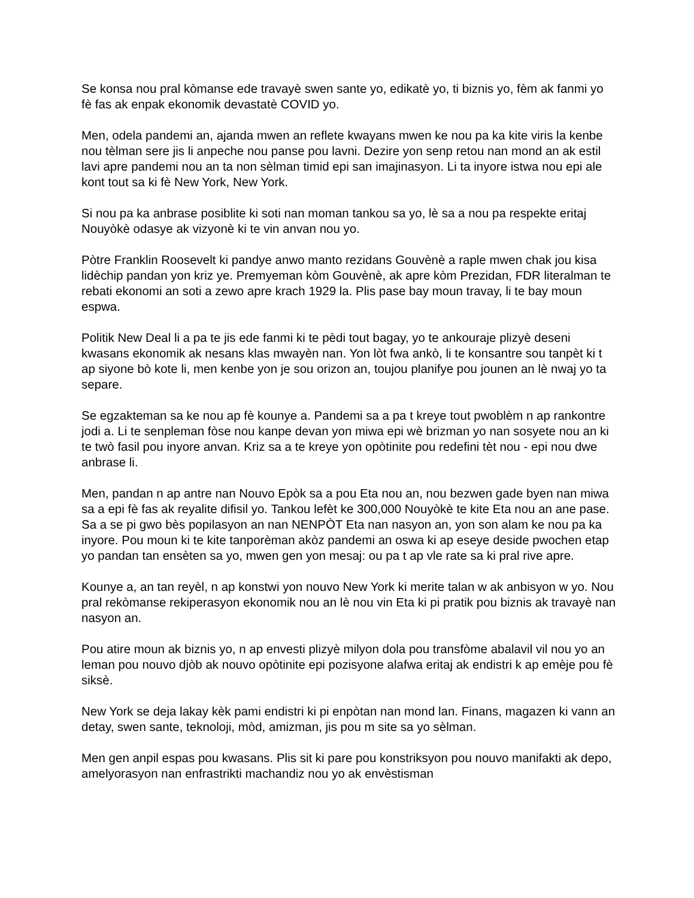Se konsa nou pral kòmanse ede travayè swen sante yo, edikatè yo, ti biznis yo, fèm ak fanmi yo fè fas ak enpak ekonomik devastatè COVID yo.
Men, odela pandemi an, ajanda mwen an reflete kwayans mwen ke nou pa ka kite viris la kenbe nou tèlman sere jis li anpeche nou panse pou lavni. Dezire yon senp retou nan mond an ak estil lavi apre pandemi nou an ta non sèlman timid epi san imajinasyon. Li ta inyore istwa nou epi ale kont tout sa ki fè New York, New York.
Si nou pa ka anbrase posiblite ki soti nan moman tankou sa yo, lè sa a nou pa respekte eritaj Nouyòkè odasye ak vizyonè ki te vin anvan nou yo.
Pòtre Franklin Roosevelt ki pandye anwo manto rezidans Gouvènè a raple mwen chak jou kisa lidèchip pandan yon kriz ye. Premyeman kòm Gouvènè, ak apre kòm Prezidan, FDR literalman te rebati ekonomi an soti a zewo apre krach 1929 la. Plis pase bay moun travay, li te bay moun espwa.
Politik New Deal li a pa te jis ede fanmi ki te pèdi tout bagay, yo te ankouraje plizyè deseni kwasans ekonomik ak nesans klas mwayèn nan. Yon lòt fwa ankò, li te konsantre sou tanpèt ki t ap siyone bò kote li, men kenbe yon je sou orizon an, toujou planifye pou jounen an lè nwaj yo ta separe.
Se egzakteman sa ke nou ap fè kounye a. Pandemi sa a pa t kreye tout pwoblèm n ap rankontre jodi a. Li te senpleman fòse nou kanpe devan yon miwa epi wè brizman yo nan sosyete nou an ki te twò fasil pou inyore anvan. Kriz sa a te kreye yon opòtinite pou redefini tèt nou - epi nou dwe anbrase li.
Men, pandan n ap antre nan Nouvo Epòk sa a pou Eta nou an, nou bezwen gade byen nan miwa sa a epi fè fas ak reyalite difisil yo. Tankou lefèt ke 300,000 Nouyòkè te kite Eta nou an ane pase. Sa a se pi gwo bès popilasyon an nan NENPÒT Eta nan nasyon an, yon son alam ke nou pa ka inyore. Pou moun ki te kite tanporèman akòz pandemi an oswa ki ap eseye deside pwochen etap yo pandan tan ensèten sa yo, mwen gen yon mesaj: ou pa t ap vle rate sa ki pral rive apre.
Kounye a, an tan reyèl, n ap konstwi yon nouvo New York ki merite talan w ak anbisyon w yo. Nou pral rekòmanse rekiperasyon ekonomik nou an lè nou vin Eta ki pi pratik pou biznis ak travayè nan nasyon an.
Pou atire moun ak biznis yo, n ap envesti plizyè milyon dola pou transfòme abalavil vil nou yo an leman pou nouvo djòb ak nouvo opòtinite epi pozisyone alafwa eritaj ak endistri k ap emèje pou fè siksè.
New York se deja lakay kèk pami endistri ki pi enpòtan nan mond lan. Finans, magazen ki vann an detay, swen sante, teknoloji, mòd, amizman, jis pou m site sa yo sèlman.
Men gen anpil espas pou kwasans. Plis sit ki pare pou konstriksyon pou nouvo manifakti ak depo, amelyorasyon nan enfrastrikti machandiz nou yo ak envèstisman